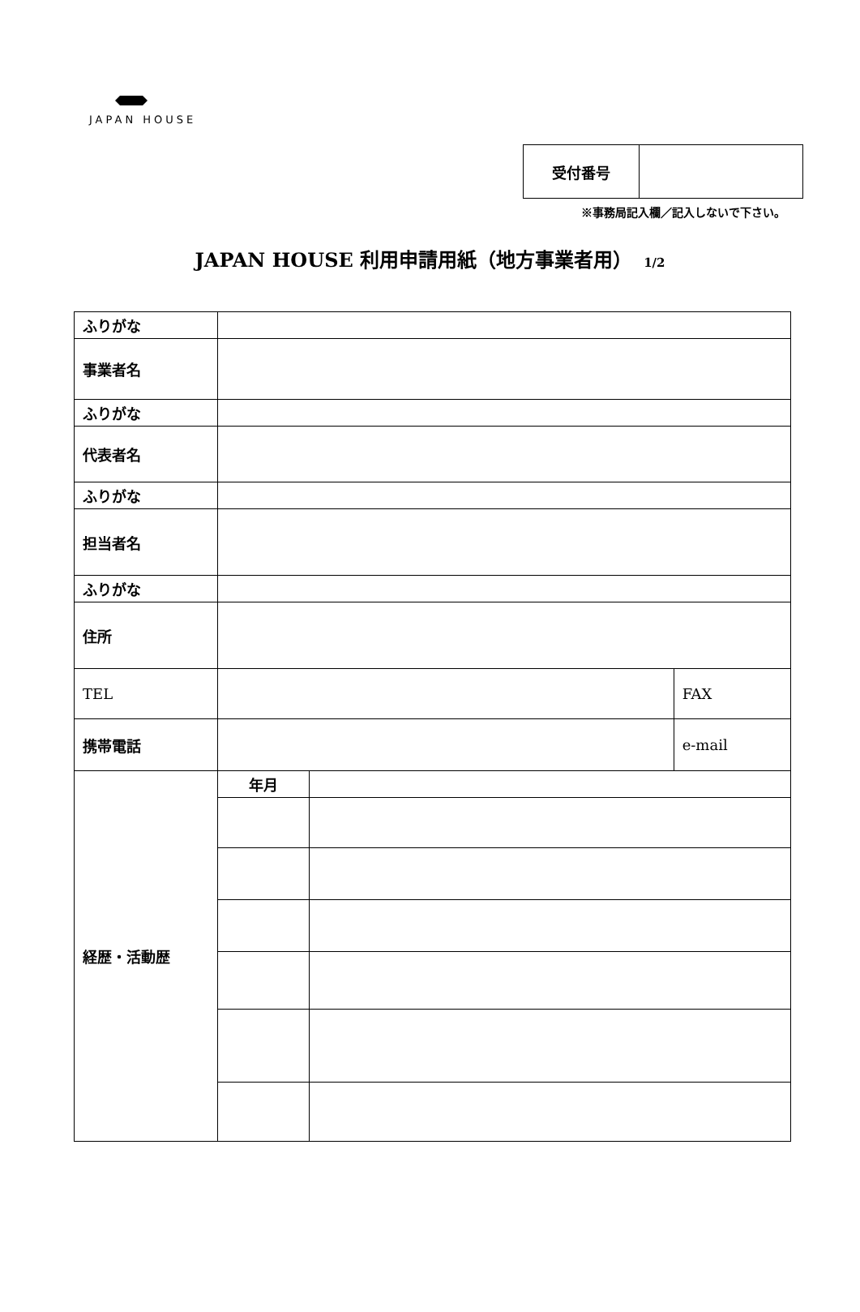JAPAN HOUSE
| 受付番号 | |
※事務局記入欄／記入しないで下さい。
JAPAN HOUSE 利用申請用紙（地方事業者用） 1/2
| ふりがな | | | |
| 事業者名 | | | |
| ふりがな | | | |
| 代表者名 | | | |
| ふりがな | | | |
| 担当者名 | | | |
| ふりがな | | | |
| 住所 | | | |
| TEL | | | FAX |
| 携帯電話 | | | e-mail |
| 経歴・活動歴 | 年月 | | |